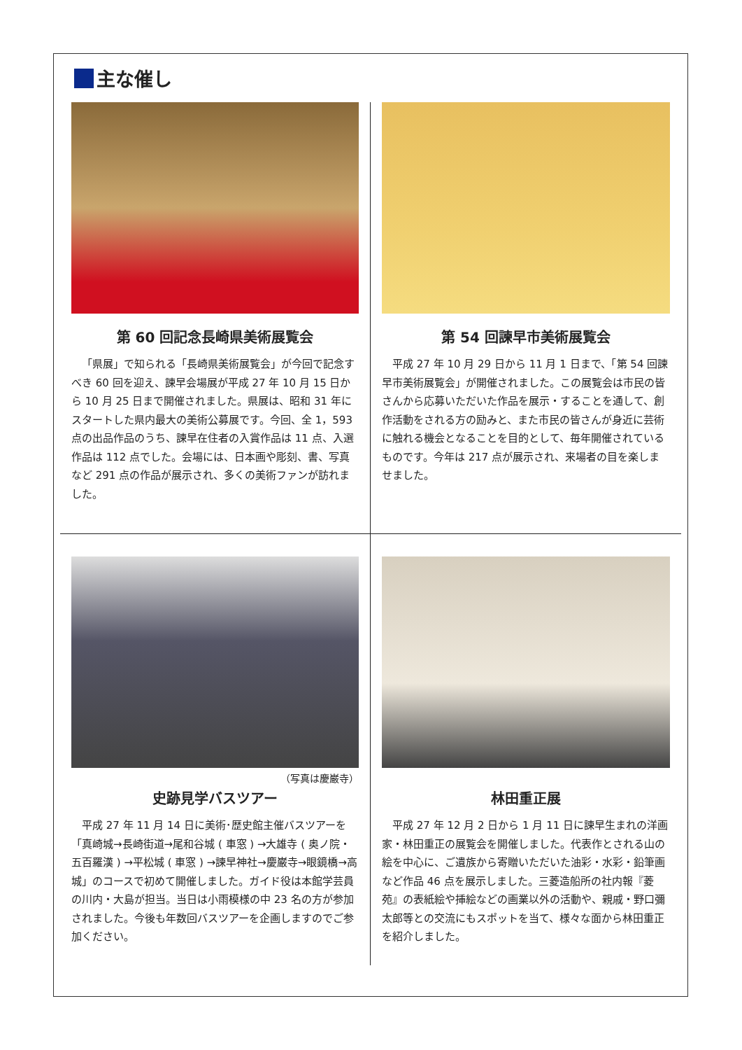主な催し
第 60 回記念長崎県美術展覧会
「県展」で知られる「長崎県美術展覧会」が今回で記念すべき 60 回を迎え、諫早会場展が平成 27 年 10 月 15 日から 10 月 25 日まで開催されました。県展は、昭和 31 年にスタートした県内最大の美術公募展です。今回、全 1，593 点の出品作品のうち、諫早在住者の入賞作品は 11 点、入選作品は 112 点でした。会場には、日本画や彫刻、書、写真など 291 点の作品が展示され、多くの美術ファンが訪れました。
第 54 回諫早市美術展覧会
平成 27 年 10 月 29 日から 11 月 1 日まで、「第 54 回諫早市美術展覧会」が開催されました。この展覧会は市民の皆さんから応募いただいた作品を展示・することを通して、創作活動をされる方の励みと、また市民の皆さんが身近に芸術に触れる機会となることを目的として、毎年開催されているものです。今年は 217 点が展示され、来場者の目を楽しませました。
（写真は慶巌寺）
史跡見学バスツアー
平成 27 年 11 月 14 日に美術･歴史館主催バスツアーを「真崎城→長崎街道→尾和谷城 ( 車窓 ) →大雄寺 ( 奥ノ院・五百羅漢 ) →平松城 ( 車窓 ) →諫早神社→慶巌寺→眼鏡橋→高城」のコースで初めて開催しました。ガイド役は本館学芸員の川内・大島が担当。当日は小雨模様の中 23 名の方が参加されました。今後も年数回バスツアーを企画しますのでご参加ください。
林田重正展
平成 27 年 12 月 2 日から 1 月 11 日に諫早生まれの洋画家・林田重正の展覧会を開催しました。代表作とされる山の絵を中心に、ご遺族から寄贈いただいた油彩・水彩・鉛筆画など作品 46 点を展示しました。三菱造船所の社内報『菱苑』の表紙絵や挿絵などの画業以外の活動や、親戚・野口彌太郎等との交流にもスポットを当て、様々な面から林田重正を紹介しました。